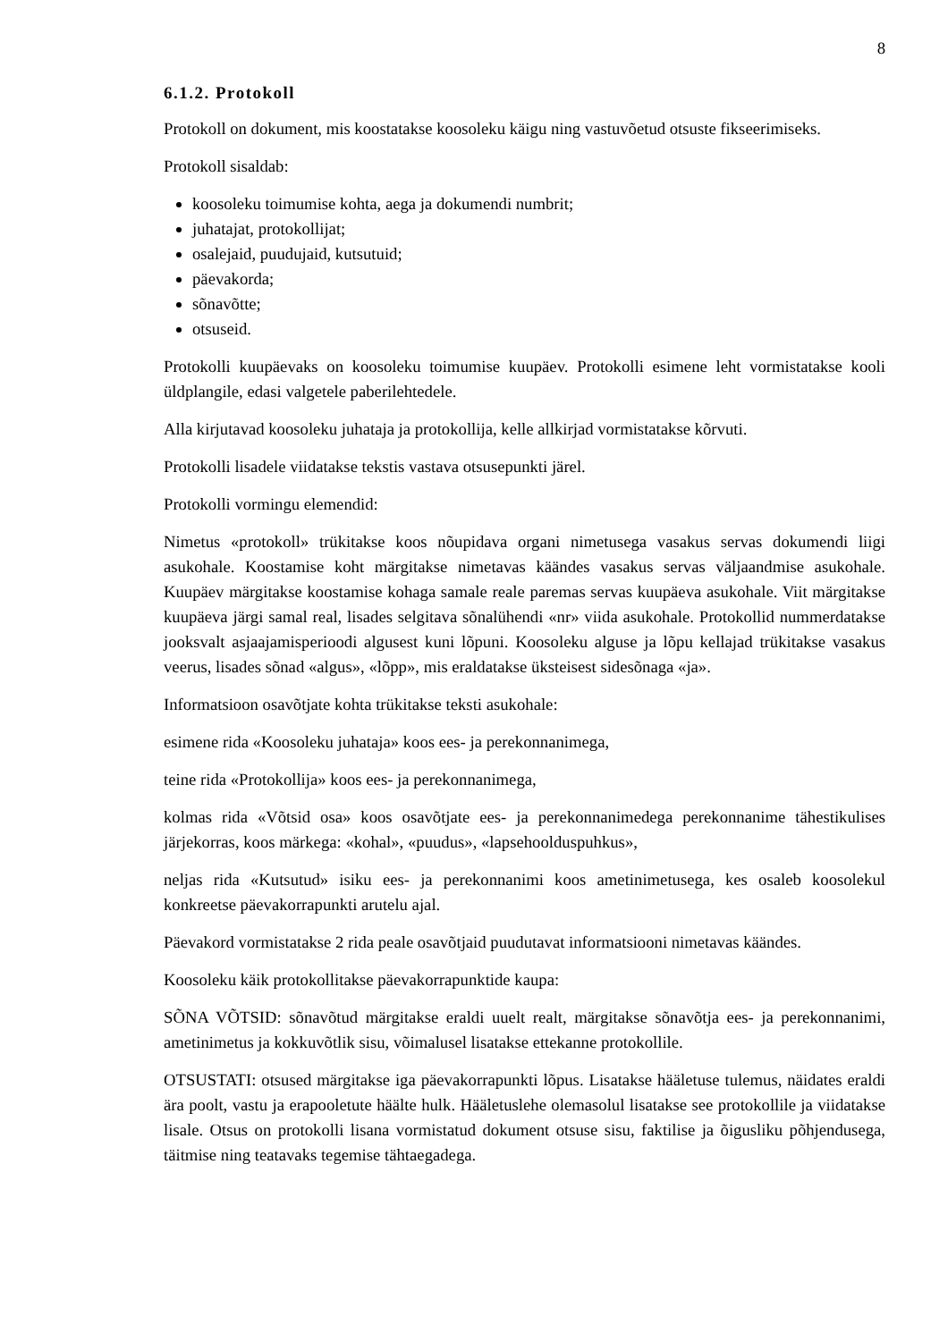8
6.1.2. Protokoll
Protokoll on dokument, mis koostatakse koosoleku käigu ning vastuvõetud otsuste fikseerimiseks.
Protokoll sisaldab:
koosoleku toimumise kohta, aega ja dokumendi numbrit;
juhatajat, protokollijat;
osalejaid, puudujaid, kutsutuid;
päevakorda;
sõnavõtte;
otsuseid.
Protokolli kuupäevaks on koosoleku toimumise kuupäev. Protokolli esimene leht vormistatakse kooli üldplangile, edasi valgetele paberilehtedele.
Alla kirjutavad koosoleku juhataja ja protokollija, kelle allkirjad vormistatakse kõrvuti.
Protokolli lisadele viidatakse tekstis vastava otsusepunkti järel.
Protokolli vormingu elemendid:
Nimetus «protokoll» trükitakse koos nõupidava organi nimetusega vasakus servas dokumendi liigi asukohale. Koostamise koht märgitakse nimetavas käändes vasakus servas väljaandmise asukohale. Kuupäev märgitakse koostamise kohaga samale reale paremas servas kuupäeva asukohale. Viit märgitakse kuupäeva järgi samal real, lisades selgitava sõnalühendi «nr» viida asukohale. Protokollid nummerdatakse jooksvalt asjaajamisperioodi algusest kuni lõpuni. Koosoleku alguse ja lõpu kellajad trükitakse vasakus veerus, lisades sõnad «algus», «lõpp», mis eraldatakse üksteisest sidesõnaga «ja».
Informatsioon osavõtjate kohta trükitakse teksti asukohale:
esimene rida «Koosoleku juhataja» koos ees- ja perekonnanimega,
teine rida «Protokollija» koos ees- ja perekonnanimega,
kolmas rida «Võtsid osa» koos osavõtjate ees- ja perekonnanimedega perekonnanime tähestikulises järjekorras, koos märkega: «kohal», «puudus», «lapsehoolduspuhkus»,
neljas rida «Kutsutud» isiku ees- ja perekonnanimi koos ametinimetusega, kes osaleb koosolekul konkreetse päevakorrapunkti arutelu ajal.
Päevakord vormistatakse 2 rida peale osavõtjaid puudutavat informatsiooni nimetavas käändes.
Koosoleku käik protokollitakse päevakorrapunktide kaupa:
SÕNA VÕTSID: sõnavõtud märgitakse eraldi uuelt realt, märgitakse sõnavõtja ees- ja perekonnanimi, ametinimetus ja kokkuvõtlik sisu, võimalusel lisatakse ettekanne protokollile.
OTSUSTATI: otsused märgitakse iga päevakorrapunkti lõpus. Lisatakse hääletuse tulemus, näidates eraldi ära poolt, vastu ja erapooletute häälte hulk. Hääletuslehe olemasolul lisatakse see protokollile ja viidatakse lisale. Otsus on protokolli lisana vormistatud dokument otsuse sisu, faktilise ja õigusliku põhjendusega, täitmise ning teatavaks tegemise tähtaegadega.